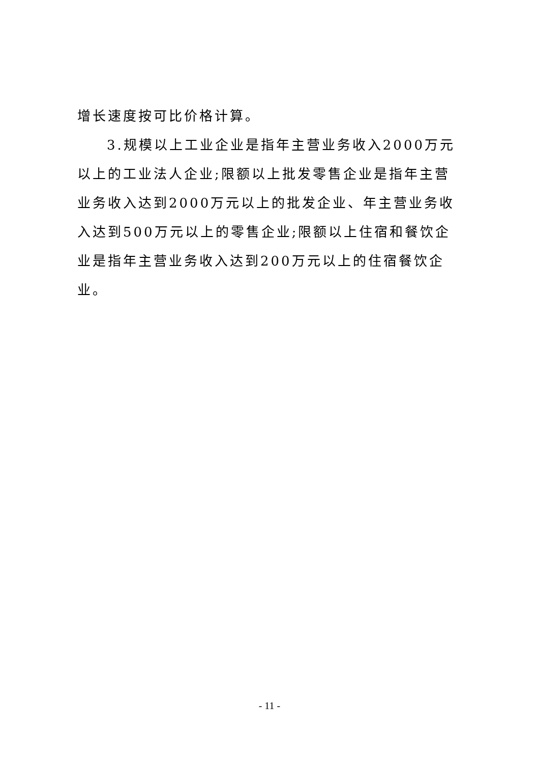增长速度按可比价格计算。
3.规模以上工业企业是指年主营业务收入2000万元以上的工业法人企业;限额以上批发零售企业是指年主营业务收入达到2000万元以上的批发企业、年主营业务收入达到500万元以上的零售企业;限额以上住宿和餐饮企业是指年主营业务收入达到200万元以上的住宿餐饮企业。
- 11 -